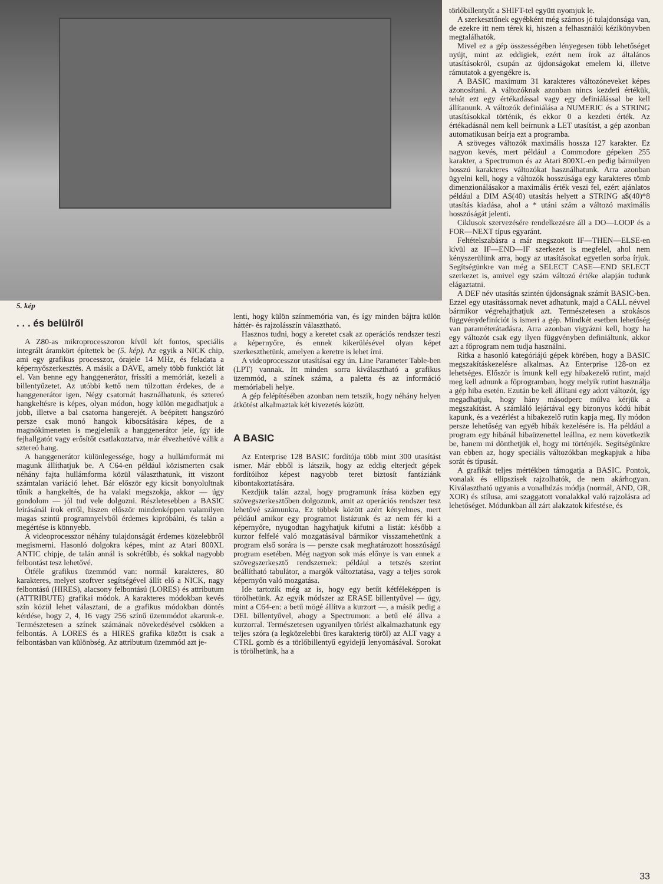5. kép
. . . és belülről
A Z80-as mikroprocesszoron kívül két fontos, speciális integrált áramkört építettek be (5. kép). Az egyik a NICK chip, ami egy grafikus processzor, órajele 14 MHz, és feladata a képernyőszerkesztés. A másik a DAVE, amely több funkciót lát el. Van benne egy hanggenerátor, frissíti a memóriát, kezeli a billentyűzetet. Az utóbbi kettő nem túlzottan érdekes, de a hanggenerátor igen. Négy csatornát használhatunk, és sztereó hangkeltésre is képes, olyan módon, hogy külön megadhatjuk a jobb, illetve a bal csatorna hangerejét. A beépített hangszóró persze csak monó hangok kibocsátására képes, de a magnókimeneten is megjelenik a hanggenerátor jele, így ide fejhallgatót vagy erősítőt csatlakoztatva, már élvezhetővé válik a sztereó hang.
A hanggenerátor különlegessége, hogy a hullámformát mi magunk állíthatjuk be. A C64-en például közismerten csak néhány fajta hullámforma közül választhatunk, itt viszont számtalan variáció lehet. Bár először egy kicsit bonyolultnak tűnik a hangkeltés, de ha valaki megszokja, akkor — úgy gondolom — jól tud vele dolgozni. Részletesebben a BASIC leírásánál írok erről, hiszen először mindenképpen valamilyen magas szintű programnyelvből érdemes kipróbálni, és talán a megértése is könnyebb.
A videoprocesszor néhány tulajdonságát érdemes közelebbről megismerni. Hasonló dolgokra képes, mint az Atari 800XL ANTIC chipje, de talán annál is sokrétűbb, és sokkal nagyobb felbontást tesz lehetővé.
Ötféle grafikus üzemmód van: normál karakteres, 80 karakteres, melyet szoftver segítségével állít elő a NICK, nagy felbontású (HIRES), alacsony felbontású (LORES) és attributum (ATTRIBUTE) grafikai módok. A karakteres módokban kevés szín közül lehet választani, de a grafikus módokban döntés kérdése, hogy 2, 4, 16 vagy 256 színű üzemmódot akarunk-e. Természetesen a színek számának növekedésével csökken a felbontás. A LORES és a HIRES grafika között is csak a felbontásban van különbség. Az attributum üzemmód azt je-
lenti, hogy külön színmemória van, és így minden bájtra külön háttér- és rajzolásszín választható.
Hasznos tudni, hogy a keretet csak az operációs rendszer teszi a képernyőre, és ennek kikerülésével olyan képet szerkeszthetünk, amelyen a keretre is lehet írni.
A videoprocesszor utasításai egy ún. Line Parameter Table-ben (LPT) vannak. Itt minden sorra kiválasztható a grafikus üzemmód, a színek száma, a paletta és az információ memóriabeli helye.
A gép felépítésében azonban nem tetszik, hogy néhány helyen átkötést alkalmaztak két kivezetés között.
A BASIC
Az Enterprise 128 BASIC fordítója több mint 300 utasítást ismer. Már ebből is látszik, hogy az eddig elterjedt gépek fordítóihoz képest nagyobb teret biztosít fantáziánk kibontakoztatására.
Kezdjük talán azzal, hogy programunk írása közben egy szövegszerkesztőben dolgozunk, amit az operációs rendszer tesz lehetővé számunkra. Ez többek között azért kényelmes, mert például amikor egy programot listázunk és az nem fér ki a képernyőre, nyugodtan hagyhatjuk kifutni a listát: később a kurzor felfelé való mozgatásával bármikor visszamehetünk a program első sorára is — persze csak meghatározott hosszúságú program esetében. Még nagyon sok más előnye is van ennek a szövegszerkesztő rendszernek: például a tetszés szerint beállítható tabulátor, a margók változtatása, vagy a teljes sorok képernyőn való mozgatása.
Ide tartozik még az is, hogy egy betűt kétféleképpen is törölhetünk. Az egyik módszer az ERASE billentyűvel — úgy, mint a C64-en: a betű mögé állítva a kurzort —, a másik pedig a DEL billentyűvel, ahogy a Spectrumon: a betű elé állva a kurzorral. Természetesen ugyanilyen törlést alkalmazhatunk egy teljes szóra (a legközelebbi üres karakterig töröl) az ALT vagy a CTRL gomb és a törlőbillentyű egyidejű lenyomásával. Sorokat is törölhetünk, ha a
törlőbillentyűt a SHIFT-tel együtt nyomjuk le.
A szerkesztőnek egyébként még számos jó tulajdonsága van, de ezekre itt nem térek ki, hiszen a felhasználói kézikönyvben megtalálhatók.
Mivel ez a gép összességében lényegesen több lehetőséget nyújt, mint az eddigiek, ezért nem írok az általános utasításokról, csupán az újdonságokat emelem ki, illetve rámutatok a gyengékre is.
A BASIC maximum 31 karakteres változóneveket képes azonosítani. A változóknak azonban nincs kezdeti értékük, tehát ezt egy értékadással vagy egy definiálással be kell állítanunk. A változók definiálása a NUMERIC és a STRING utasításokkal történik, és ekkor 0 a kezdeti érték. Az értékadásnál nem kell beírnunk a LET utasítást, a gép azonban automatikusan beírja ezt a programba.
A szöveges változók maximális hossza 127 karakter. Ez nagyon kevés, mert például a Commodore gépeken 255 karakter, a Spectrumon és az Atari 800XL-en pedig bármilyen hosszú karakteres változókat használhatunk. Arra azonban ügyelni kell, hogy a változók hosszúsága egy karakteres tömb dimenzionálásakor a maximális érték veszi fel, ezért ajánlatos például a DIM A$(40) utasítás helyett a STRING a$(40)*8 utasítás kiadása, ahol a * utáni szám a változó maximális hosszúságát jelenti.
Ciklusok szervezésére rendelkezésre áll a DO—LOOP és a FOR—NEXT típus egyaránt.
Feltételszabásra a már megszokott IF—THEN—ELSE-en kívül az IF—END—IF szerkezet is megfelel, ahol nem kényszerülünk arra, hogy az utasításokat egyetlen sorba írjuk. Segítségünkre van még a SELECT CASE—END SELECT szerkezet is, amivel egy szám változó értéke alapján tudunk elágaztatni.
A DEF név utasítás szintén újdonságnak számít BASIC-ben. Ezzel egy utasítássornak nevet adhatunk, majd a CALL névvel bármikor végrehajthatjuk azt. Természetesen a szokásos függvénydefiníciót is ismeri a gép. Mindkét esetben lehetőség van paraméterátadásra. Arra azonban vigyázni kell, hogy ha egy változót csak egy ilyen függvényben definiáltunk, akkor azt a főprogram nem tudja használni.
Ritka a hasonló kategóriájú gépek körében, hogy a BASIC megszakításkezelésre alkalmas. Az Enterprise 128-on ez lehetséges. Először is írnunk kell egy hibakezelő rutint, majd meg kell adnunk a főprogramban, hogy melyik rutint használja a gép hiba esetén. Ezután be kell állítani egy adott változót, így megadhatjuk, hogy hány másodperc múlva kérjük a megszakítást. A számláló lejártával egy bizonyos kódú hibát kapunk, és a vezérlést a hibakezelő rutin kapja meg. Ily módon persze lehetőség van egyéb hibák kezelésére is. Ha például a program egy hibánál hibaüzenettel leállna, ez nem következik be, hanem mi dönthetjük el, hogy mi történjék. Segítségünkre van ebben az, hogy speciális változókban megkapjuk a hiba sorát és típusát.
A grafikát teljes mértékben támogatja a BASIC. Pontok, vonalak és ellipszisek rajzolhatók, de nem akárhogyan. Kiválasztható ugyanis a vonalhúzás módja (normál, AND, OR, XOR) és stílusa, ami szaggatott vonalakkal való rajzolásra ad lehetőséget. Módunkban áll zárt alakzatok kifestése, és
33